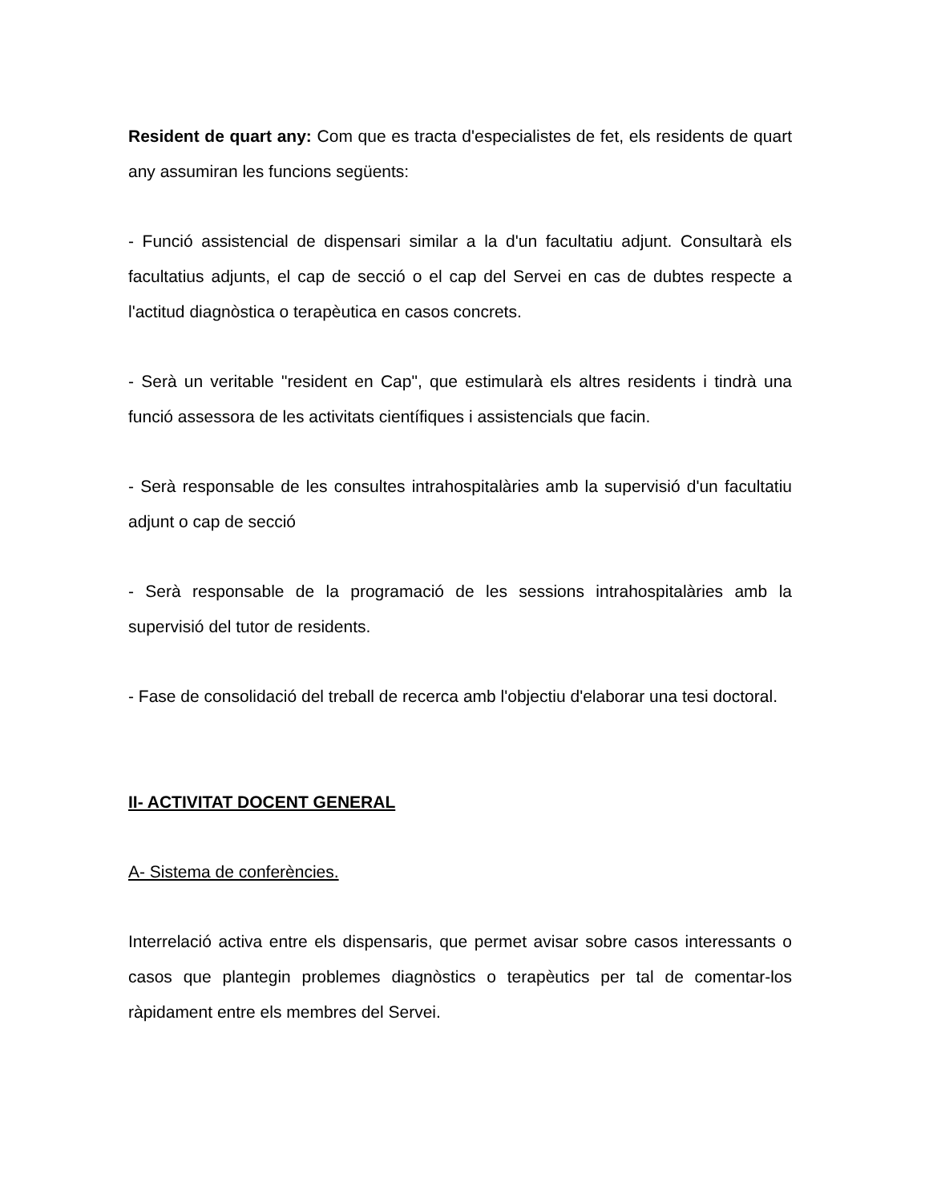Resident de quart any: Com que es tracta d'especialistes de fet, els residents de quart any assumiran les funcions següents:
- Funció assistencial de dispensari similar a la d'un facultatiu adjunt. Consultarà els facultatius adjunts, el cap de secció o el cap del Servei en cas de dubtes respecte a l'actitud diagnòstica o terapèutica en casos concrets.
- Serà un veritable "resident en Cap", que estimularà els altres residents i tindrà una funció assessora de les activitats científiques i assistencials que facin.
- Serà responsable de les consultes intrahospitalàries amb la supervisió d'un facultatiu adjunt o cap de secció
- Serà responsable de la programació de les sessions intrahospitalàries amb la supervisió del tutor de residents.
- Fase de consolidació del treball de recerca amb l'objectiu d'elaborar una tesi doctoral.
II- ACTIVITAT DOCENT GENERAL
A- Sistema de conferències.
Interrelació activa entre els dispensaris, que permet avisar sobre casos interessants o casos que plantegin problemes diagnòstics o terapèutics per tal de comentar-los ràpidament entre els membres del Servei.